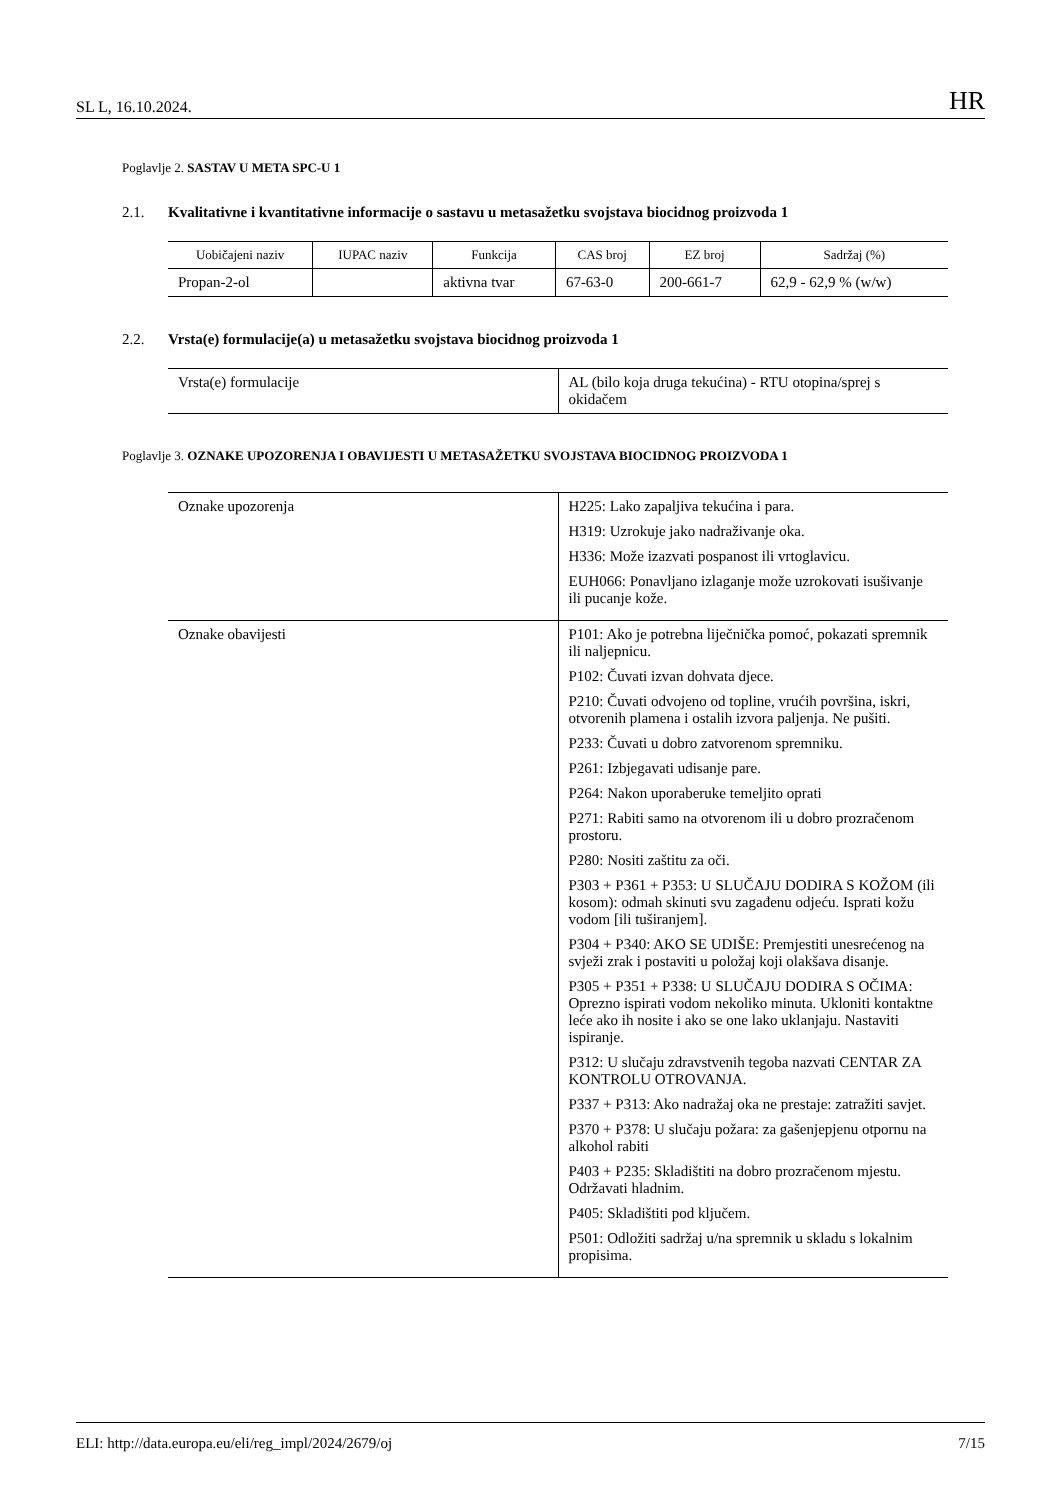SL L, 16.10.2024.
HR
Poglavlje 2. SASTAV U META SPC-U 1
2.1. Kvalitativne i kvantitativne informacije o sastavu u metasažetku svojstava biocidnog proizvoda 1
| Uobičajeni naziv | IUPAC naziv | Funkcija | CAS broj | EZ broj | Sadržaj (%) |
| --- | --- | --- | --- | --- | --- |
| Propan-2-ol | | aktivna tvar | 67-63-0 | 200-661-7 | 62,9 - 62,9 % (w/w) |
2.2. Vrsta(e) formulacije(a) u metasažetku svojstava biocidnog proizvoda 1
| Vrsta(e) formulacije | AL (bilo koja druga tekućina) - RTU otopina/sprej s okidačem |
Poglavlje 3. OZNAKE UPOZORENJA I OBAVIJESTI U METASAŽETKU SVOJSTAVA BIOCIDNOG PROIZVODA 1
| Oznake upozorenja | H225: Lako zapaljiva tekućina i para. H319: Uzrokuje jako nadraživanje oka. H336: Može izazvati pospanost ili vrtoglavicu. EUH066: Ponavljano izlaganje može uzrokovati isušivanje ili pucanje kože. |
| Oznake obavijesti | P101: Ako je potrebna liječnička pomoć, pokazati spremnik ili naljepnicu. P102: Čuvati izvan dohvata djece. P210: Čuvati odvojeno od topline, vrućih površina, iskri, otvorenih plamena i ostalih izvora paljenja. Ne pušiti. P233: Čuvati u dobro zatvorenom spremniku. P261: Izbjegavati udisanje pare. P264: Nakon uporaberuke temeljito oprati P271: Rabiti samo na otvorenom ili u dobro prozračenom prostoru. P280: Nositi zaštitu za oči. P303 + P361 + P353: U SLUČAJU DODIRA S KOŽOM (ili kosom): odmah skinuti svu zagađenu odjeću. Isprati kožu vodom [ili tuširanjem]. P304 + P340: AKO SE UDIŠE: Premjestiti unesrećenog na svježi zrak i postaviti u položaj koji olakšava disanje. P305 + P351 + P338: U SLUČAJU DODIRA S OČIMA: Oprezno ispirati vodom nekoliko minuta. Ukloniti kontaktne leće ako ih nosite i ako se one lako uklanjaju. Nastaviti ispiranje. P312: U slučaju zdravstvenih tegoba nazvati CENTAR ZA KONTROLU OTROVANJA. P337 + P313: Ako nadražaj oka ne prestaje: zatražiti savjet. P370 + P378: U slučaju požara: za gašenjepjenu otpornu na alkohol rabiti P403 + P235: Skladištiti na dobro prozračenom mjestu. Održavati hladnim. P405: Skladištiti pod ključem. P501: Odložiti sadržaj u/na spremnik u skladu s lokalnim propisima. |
ELI: http://data.europa.eu/eli/reg_impl/2024/2679/oj
7/15